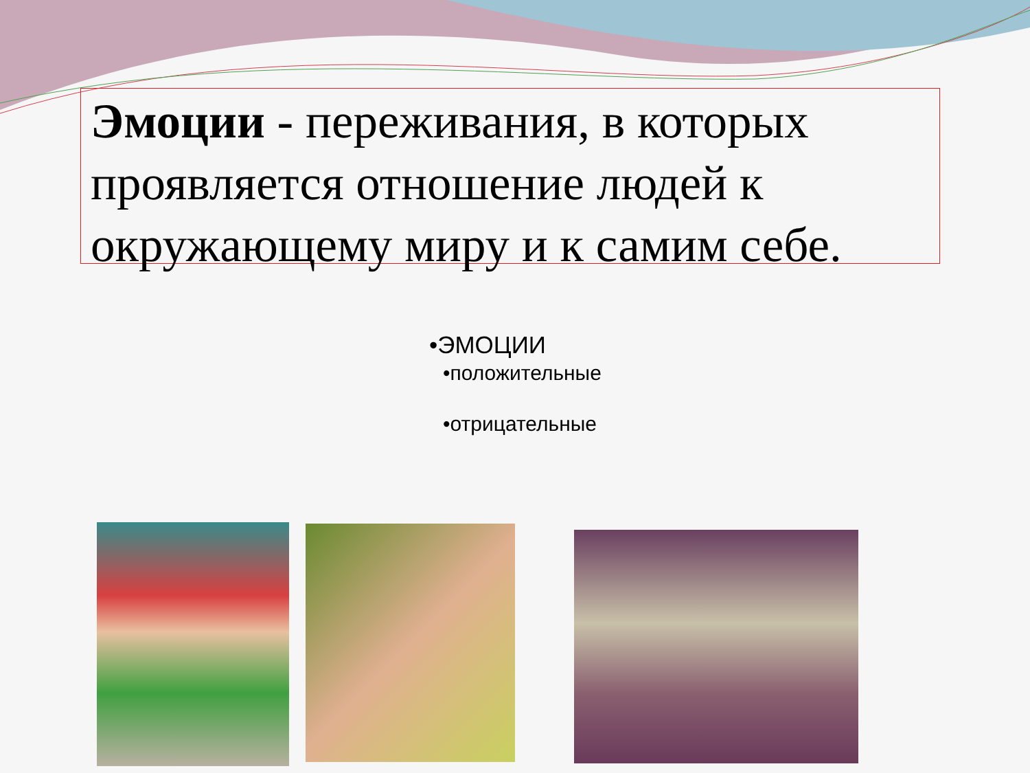Эмоции - переживания, в которых проявляется отношение людей к окружающему миру и к самим себе.
•ЭМОЦИИ
•положительные
•отрицательные